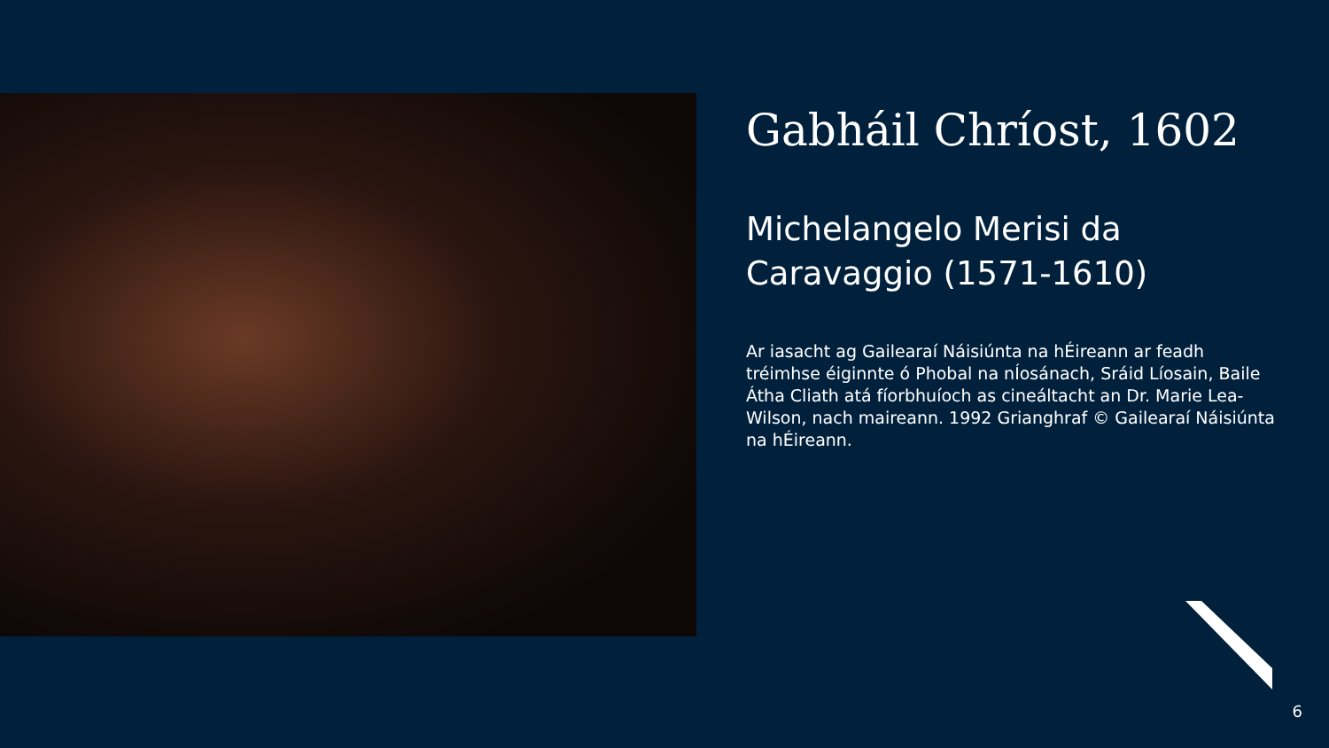Gabháil Chríost, 1602
Michelangelo Merisi da Caravaggio (1571-1610)
Ar iasacht ag Gailearaí Náisiúnta na hÉireann ar feadh tréimhse éiginnte ó Phobal na nÍosánach, Sráid Líosain, Baile Átha Cliath atá fíorbhuíoch as cineáltacht an Dr. Marie Lea-Wilson, nach maireann. 1992 Grianghraf © Gailearaí Náisiúnta na hÉireann.
6